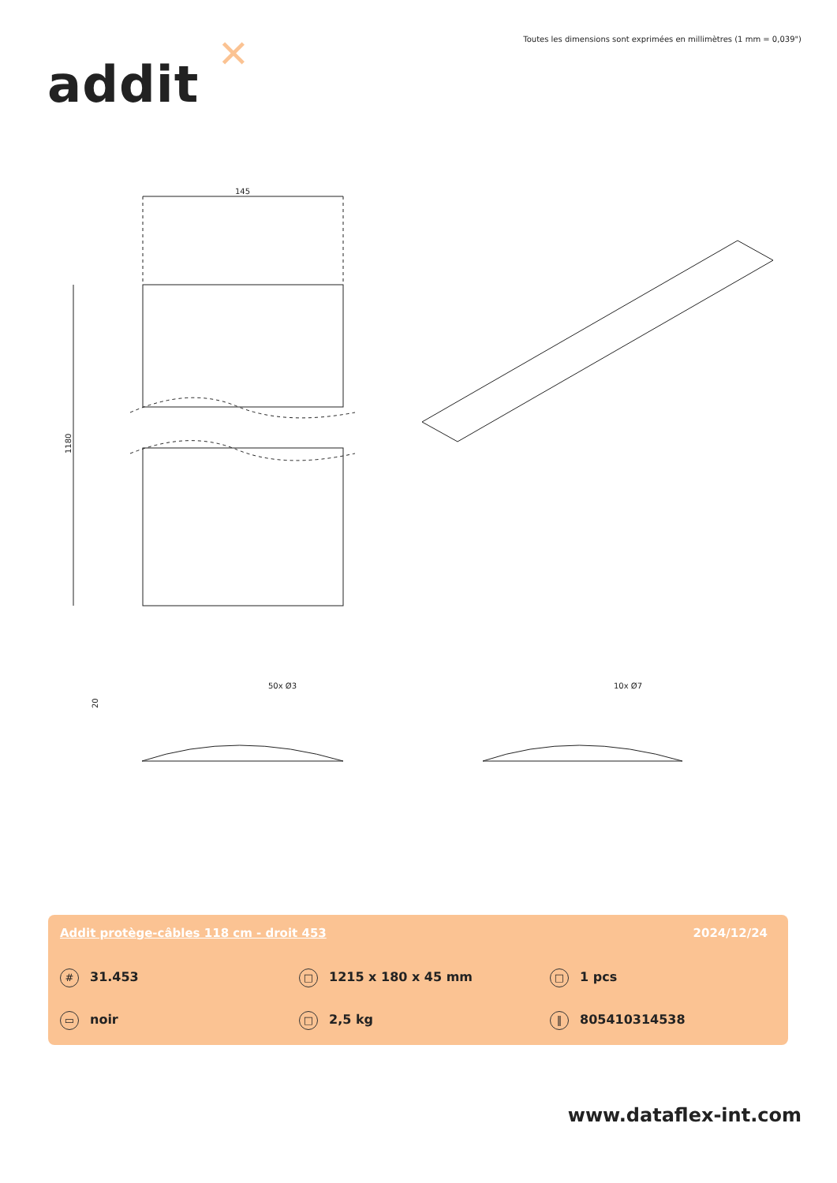Toutes les dimensions sont exprimées en millimètres (1 mm = 0,039")
addit ✕
145
1180
50x Ø3
10x Ø7
20
Addit protège-câbles 118 cm - droit 453
2024/12/24
# 31.453 □ 1215 x 180 x 45 mm □ 1 pcs
▭ noir □ 2,5 kg ‖ 805410314538
www.dataflex-int.com